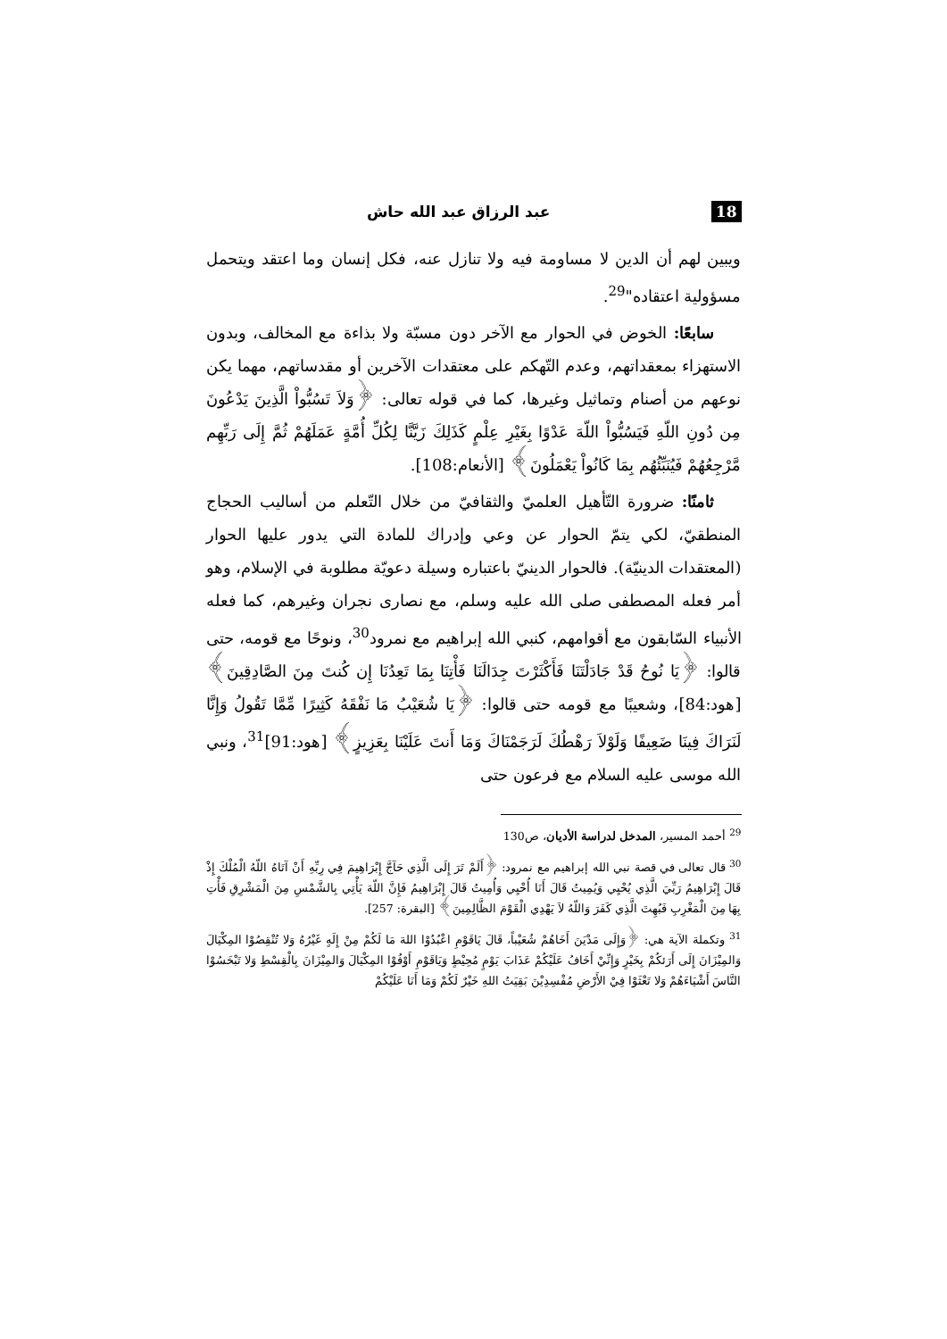18 عبد الرزاق عبد الله حاش
ويبين لهم أن الدين لا مساومة فيه ولا تنازل عنه، فكل إنسان وما اعتقد ويتحمل مسؤولية اعتقاده"<sup>29</sup>.
سابعًا: الخوض في الحوار مع الآخر دون مسبّة ولا بذاءة مع المخالف، وبدون الاستهزاء بمعقداتهم، وعدم التّهكم على معتقدات الآخرين أو مقدساتهم، مهما يكن نوعهم من أصنام وتماثيل وغيرها، كما في قوله تعالى: ﴿وَلاَ تَسُبُّواْ الَّذِينَ يَدْعُونَ مِن دُونِ اللّهِ فَيَسُبُّواْ اللّهَ عَدْوًا بِغَيْرِ عِلْمٍ كَذَلِكَ زَيَّنَّا لِكُلِّ أُمَّةٍ عَمَلَهُمْ ثُمَّ إِلَى رَبِّهِم مَّرْجِعُهُمْ فَيُنَبِّئُهُم بِمَا كَانُواْ يَعْمَلُونَ﴾ [الأنعام:108].
ثامنًا: ضرورة التّأهيل العلميّ والثقافيّ من خلال التّعلم من أساليب الحجاج المنطقيّ، لكي يتمّ الحوار عن وعي وإدراك للمادة التي يدور عليها الحوار (المعتقدات الدينيّة). فالحوار الدينيّ باعتباره وسيلة دعويّة مطلوبة في الإسلام، وهو أمر فعله المصطفى صلى الله عليه وسلم، مع نصارى نجران وغيرهم، كما فعله الأنبياء السّابقون مع أقوامهم، كنبي الله إبراهيم مع نمرود<sup>30</sup>، ونوحًا مع قومه، حتى قالوا: ﴿يَا نُوحُ قَدْ جَادَلْتَنَا فَأَكْثَرْتَ جِدَالَنَا فَأْتِنَا بِمَا تَعِدُنَا إِن كُنتَ مِنَ الصَّادِقِينَ﴾ [هود:84]، وشعيبًا مع قومه حتى قالوا: ﴿يَا شُعَيْبُ مَا نَفْقَهُ كَثِيرًا مِّمَّا تَقُولُ وَإِنَّا لَنَرَاكَ فِينَا ضَعِيفًا وَلَوْلاَ رَهْطُكَ لَرَجَمْنَاكَ وَمَا أَنتَ عَلَيْنَا بِعَزِيزٍ﴾ [هود:91]<sup>31</sup>، ونبي الله موسى عليه السلام مع فرعون حتى
<sup>29</sup> أحمد المسير، المدخل لدراسة الأديان، ص130
<sup>30</sup> قال تعالى في قصة نبي الله إبراهيم مع نمرود: ﴿أَلَمْ تَرَ إِلَى الَّذِي حَآجَّ إِبْرَاهِيمَ فِي رِبِّهِ أَنْ آتَاهُ اللّهُ الْمُلْكَ إِذْ قَالَ إِبْرَاهِيمُ رَبِّيَ الَّذِي يُحْيِي وَيُمِيتُ قَالَ أَنَا أُحْيِي وَأُمِيتُ قَالَ إِبْرَاهِيمُ فَإِنَّ اللّهَ يَأْتِي بِالشَّمْسِ مِنَ الْمَشْرِقِ فَأْتِ بِهَا مِنَ الْمَغْرِبِ فَبُهِتَ الَّذِي كَفَرَ وَاللّهُ لاَ يَهْدِي الْقَوْمَ الظَّالِمِينَ﴾ [البقرة: 257].
<sup>31</sup> وتكملة الآية هي: ﴿وَإِلَى مَدْيَنَ أَخَاهُمْ شُعَيْباً، قَالَ يَاقَوْمِ اعْبُدُوْا اللهَ مَا لَكُمْ مِنْ إِلَهٍ غَيْرُهُ وَلا تُنْقِصُوْا المِكْيَالَ وَالمِيْزَانَ إِلَى أَرَئكُمْ بِخَيْرٍ وَإِنِّيْ أَخَافُ عَلَيْكُمْ عَذَابَ يَوْمٍ مُحِيْطٍ وَيَاقَوْمِ أَوْفُوْا المِكْيَالَ وَالمِيْزَانَ بِالْقِسْطِ وَلا تَبْخَسُوْا النَّاسَ أَشْيَاءَهُمْ وَلا تَعْثَوْا فِيْ الأَرْضِ مُفْسِدِيْنَ بَقِيَتُ اللهِ خَيْرٌ لَكُمْ وَمَا أَنَا عَلَيْكُمْ